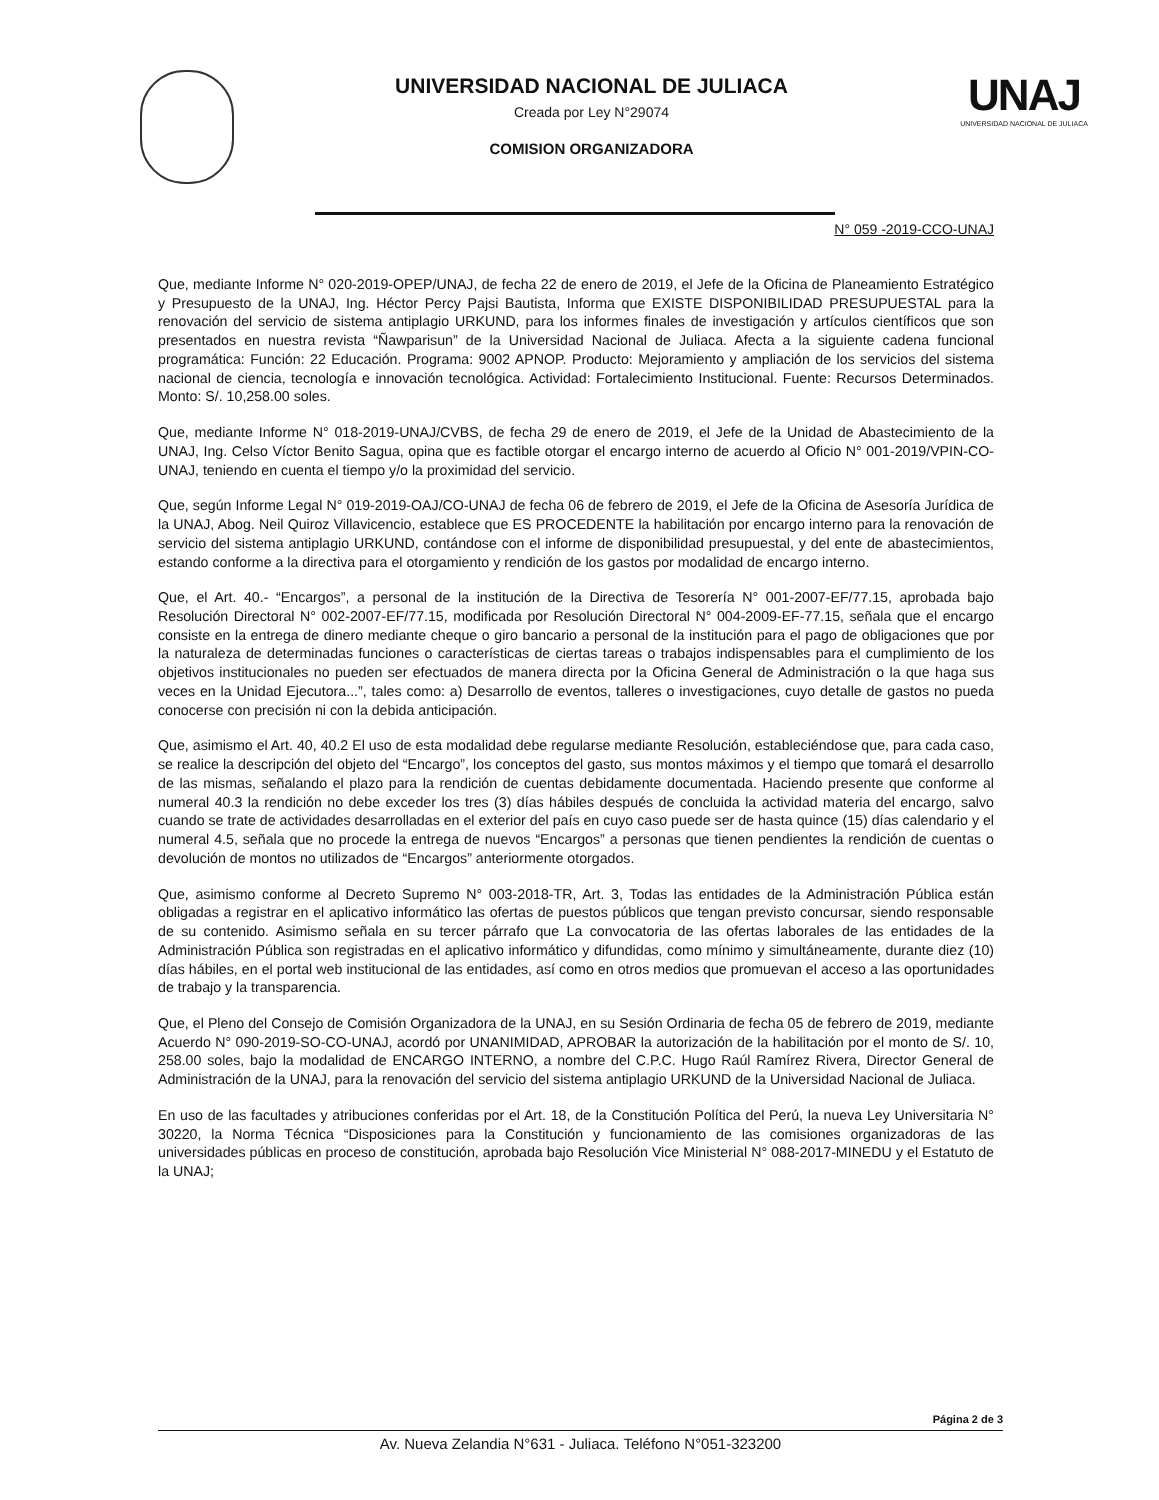UNIVERSIDAD NACIONAL DE JULIACA
Creada por Ley N°29074
COMISION ORGANIZADORA
UNAJ
UNIVERSIDAD NACIONAL DE JULIACA
N° 059 -2019-CCO-UNAJ
Que, mediante Informe N° 020-2019-OPEP/UNAJ, de fecha 22 de enero de 2019, el Jefe de la Oficina de Planeamiento Estratégico y Presupuesto de la UNAJ, Ing. Héctor Percy Pajsi Bautista, Informa que EXISTE DISPONIBILIDAD PRESUPUESTAL para la renovación del servicio de sistema antiplagio URKUND, para los informes finales de investigación y artículos científicos que son presentados en nuestra revista “Ñawparisun” de la Universidad Nacional de Juliaca. Afecta a la siguiente cadena funcional programática: Función: 22 Educación. Programa: 9002 APNOP. Producto: Mejoramiento y ampliación de los servicios del sistema nacional de ciencia, tecnología e innovación tecnológica. Actividad: Fortalecimiento Institucional. Fuente: Recursos Determinados. Monto: S/. 10,258.00 soles.
Que, mediante Informe N° 018-2019-UNAJ/CVBS, de fecha 29 de enero de 2019, el Jefe de la Unidad de Abastecimiento de la UNAJ, Ing. Celso Víctor Benito Sagua, opina que es factible otorgar el encargo interno de acuerdo al Oficio N° 001-2019/VPIN-CO-UNAJ, teniendo en cuenta el tiempo y/o la proximidad del servicio.
Que, según Informe Legal N° 019-2019-OAJ/CO-UNAJ de fecha 06 de febrero de 2019, el Jefe de la Oficina de Asesoría Jurídica de la UNAJ, Abog. Neil Quiroz Villavicencio, establece que ES PROCEDENTE la habilitación por encargo interno para la renovación de servicio del sistema antiplagio URKUND, contándose con el informe de disponibilidad presupuestal, y del ente de abastecimientos, estando conforme a la directiva para el otorgamiento y rendición de los gastos por modalidad de encargo interno.
Que, el Art. 40.- “Encargos”, a personal de la institución de la Directiva de Tesorería N° 001-2007-EF/77.15, aprobada bajo Resolución Directoral N° 002-2007-EF/77.15, modificada por Resolución Directoral N° 004-2009-EF-77.15, señala que el encargo consiste en la entrega de dinero mediante cheque o giro bancario a personal de la institución para el pago de obligaciones que por la naturaleza de determinadas funciones o características de ciertas tareas o trabajos indispensables para el cumplimiento de los objetivos institucionales no pueden ser efectuados de manera directa por la Oficina General de Administración o la que haga sus veces en la Unidad Ejecutora...”, tales como: a) Desarrollo de eventos, talleres o investigaciones, cuyo detalle de gastos no pueda conocerse con precisión ni con la debida anticipación.
Que, asimismo el Art. 40, 40.2 El uso de esta modalidad debe regularse mediante Resolución, estableciéndose que, para cada caso, se realice la descripción del objeto del “Encargo”, los conceptos del gasto, sus montos máximos y el tiempo que tomará el desarrollo de las mismas, señalando el plazo para la rendición de cuentas debidamente documentada. Haciendo presente que conforme al numeral 40.3 la rendición no debe exceder los tres (3) días hábiles después de concluida la actividad materia del encargo, salvo cuando se trate de actividades desarrolladas en el exterior del país en cuyo caso puede ser de hasta quince (15) días calendario y el numeral 4.5, señala que no procede la entrega de nuevos “Encargos” a personas que tienen pendientes la rendición de cuentas o devolución de montos no utilizados de “Encargos” anteriormente otorgados.
Que, asimismo conforme al Decreto Supremo N° 003-2018-TR, Art. 3, Todas las entidades de la Administración Pública están obligadas a registrar en el aplicativo informático las ofertas de puestos públicos que tengan previsto concursar, siendo responsable de su contenido. Asimismo señala en su tercer párrafo que La convocatoria de las ofertas laborales de las entidades de la Administración Pública son registradas en el aplicativo informático y difundidas, como mínimo y simultáneamente, durante diez (10) días hábiles, en el portal web institucional de las entidades, así como en otros medios que promuevan el acceso a las oportunidades de trabajo y la transparencia.
Que, el Pleno del Consejo de Comisión Organizadora de la UNAJ, en su Sesión Ordinaria de fecha 05 de febrero de 2019, mediante Acuerdo N° 090-2019-SO-CO-UNAJ, acordó por UNANIMIDAD, APROBAR la autorización de la habilitación por el monto de S/. 10, 258.00 soles, bajo la modalidad de ENCARGO INTERNO, a nombre del C.P.C. Hugo Raúl Ramírez Rivera, Director General de Administración de la UNAJ, para la renovación del servicio del sistema antiplagio URKUND de la Universidad Nacional de Juliaca.
En uso de las facultades y atribuciones conferidas por el Art. 18, de la Constitución Política del Perú, la nueva Ley Universitaria N° 30220, la Norma Técnica “Disposiciones para la Constitución y funcionamiento de las comisiones organizadoras de las universidades públicas en proceso de constitución, aprobada bajo Resolución Vice Ministerial N° 088-2017-MINEDU y el Estatuto de la UNAJ;
Página 2 de 3
Av. Nueva Zelandia N°631 - Juliaca. Teléfono N°051-323200